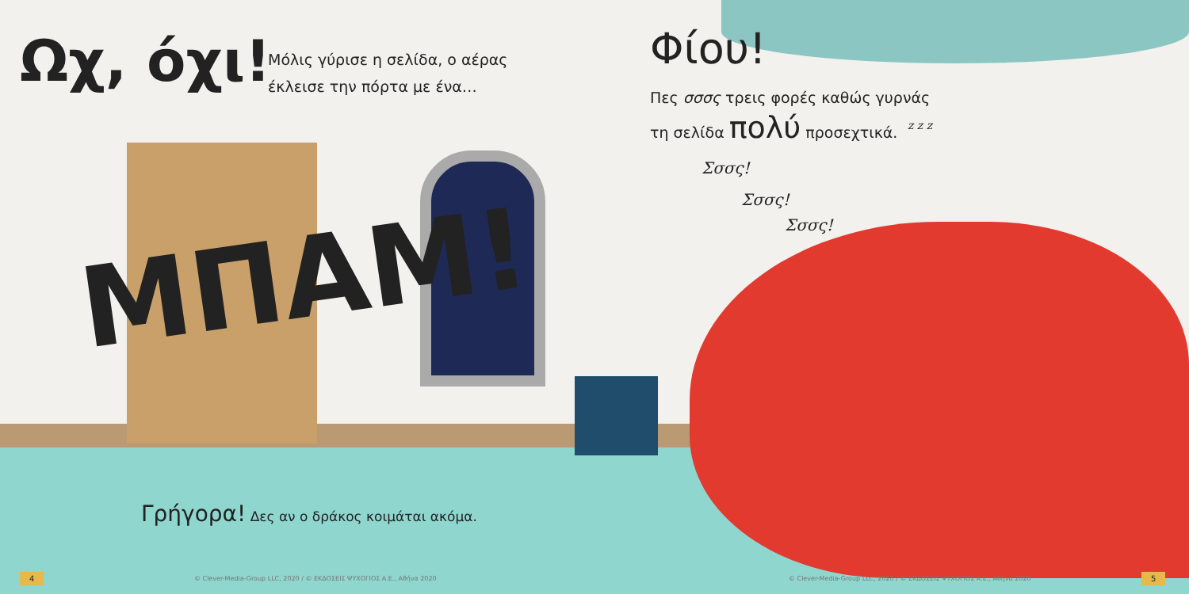Ωχ, όχι!
Μόλις γύρισε η σελίδα, ο αέρας
έκλεισε την πόρτα με ένα…
ΜΠΑΜ!
Γρήγορα! Δες αν ο δράκος κοιμάται ακόμα.
4
© Clever-Media-Group LLC, 2020 / © ΕΚΔΟΣΕΙΣ ΨΥΧΟΓΙΟΣ Α.Ε., Αθήνα 2020
Φίου!
Πες σσσς τρεις φορές καθώς γυρνάς
τη σελίδα πολύ προσεχτικά.
Σσσς!
Σσσς!
Σσσς!
z z z
© Clever-Media-Group LLC, 2020 / © ΕΚΔΟΣΕΙΣ ΨΥΧΟΓΙΟΣ Α.Ε., Αθήνα 2020
5